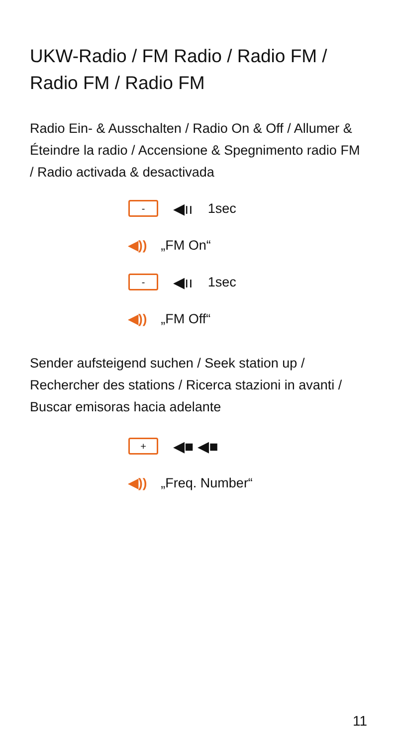UKW-Radio / FM Radio / Radio FM / Radio FM / Radio FM
Radio Ein- & Ausschalten / Radio On & Off / Allumer & Éteindre la radio / Accensione & Spegnimento radio FM / Radio activada & desactivada
- ◀ıı 1sec
◀)) „FM On“
- ◀ıı 1sec
◀)) „FM Off“
Sender aufsteigend suchen / Seek station up / Rechercher des stations / Ricerca stazioni in avanti / Buscar emisoras hacia adelante
+ ◀■ ◀■
◀)) „Freq. Number“
11